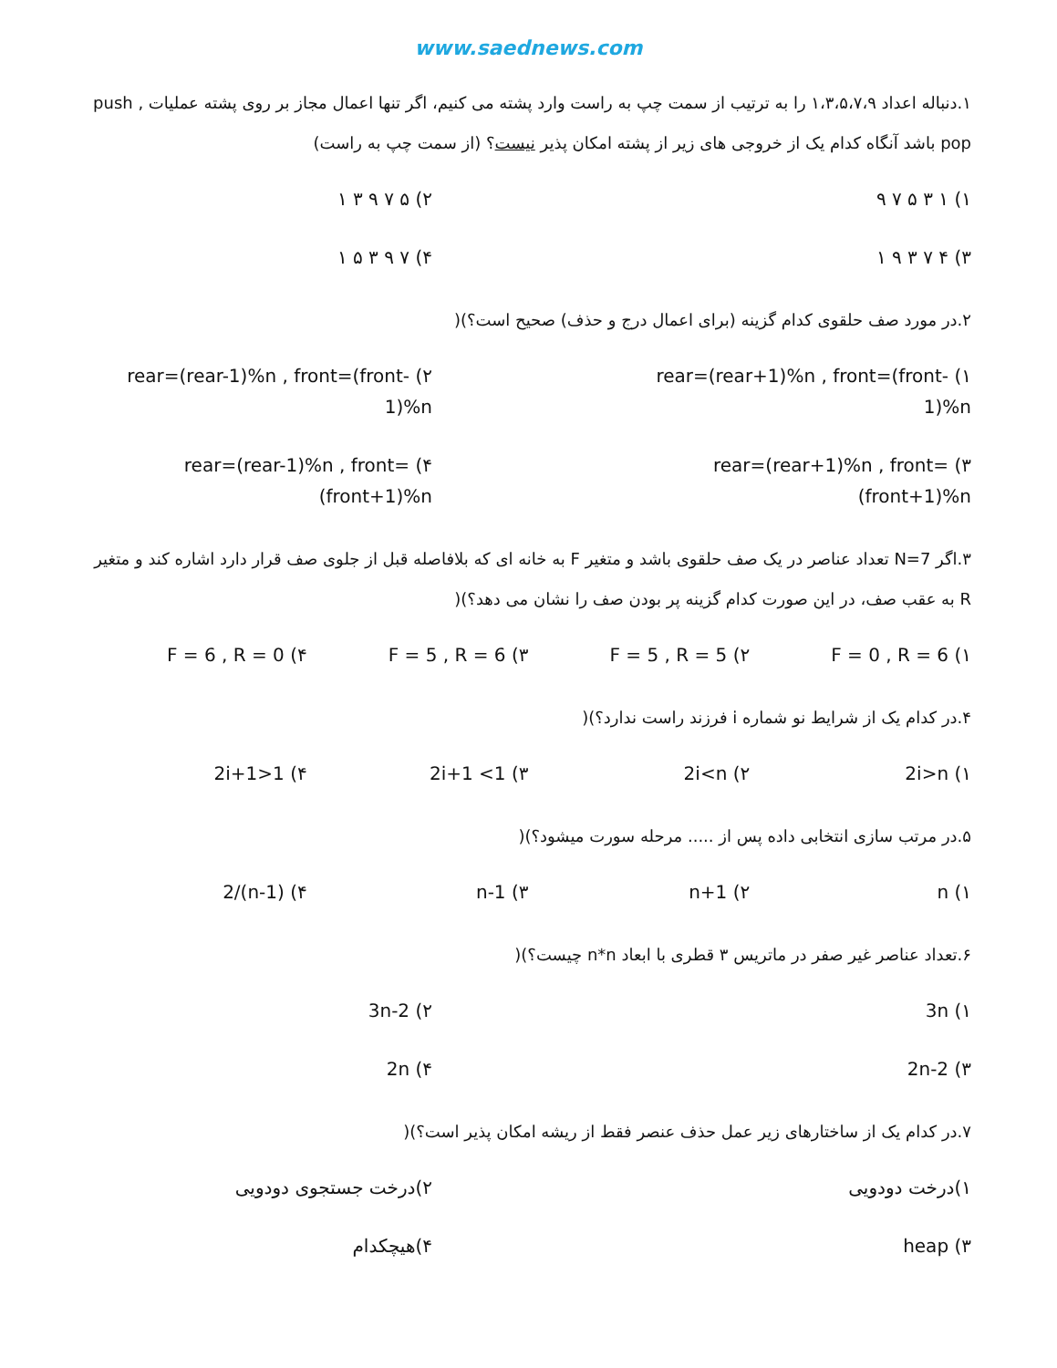www.saednews.com
۱.دنباله اعداد ۱،۳،۵،۷،۹ را به ترتیب از سمت چپ به راست وارد پشته می کنیم، اگر تنها اعمال مجاز بر روی پشته عملیات push , pop باشد آنگاه کدام یک از خروجی های زیر از پشته امکان پذیر نیست؟ (از سمت چپ به راست)
۱) ۱ ۳ ۵ ۷ ۹ ۲) ۵ ۷ ۹ ۳ ۱
۳) ۴ ۷ ۳ ۹ ۱ ۴) ۷ ۹ ۳ ۵ ۱
۲.در مورد صف حلقوی کدام گزینه (برای اعمال درج و حذف) صحیح است؟)(
۱) rear=(rear+1)%n , front=(front-1)%n ۲) rear=(rear-1)%n , front=(front-1)%n
۳) rear=(rear+1)%n , front=(front+1)%n ۴) rear=(rear-1)%n , front=(front+1)%n
۳.اگر N=7 تعداد عناصر در یک صف حلقوی باشد و متغیر F به خانه ای که بلافاصله قبل از جلوی صف قرار دارد اشاره کند و متغیر R به عقب صف، در این صورت کدام گزینه پر بودن صف را نشان می دهد؟)(
۱) F = 0 , R = 6 ۲) F = 5 , R = 5 ۳) F = 5 , R = 6 ۴) F = 6 , R = 0
۴.در کدام یک از شرایط نو شماره i فرزند راست ندارد؟)(
۱) 2i>n ۲) 2i<n ۳) 2i+1 <1 ۴) 2i+1>1
۵.در مرتب سازی انتخابی داده پس از ..... مرحله سورت میشود؟)(
۱) n ۲) n+1 ۳) n-1 ۴) (n-1)/2
۶.تعداد عناصر غیر صفر در ماتریس ۳ قطری با ابعاد n*n چیست؟)(
۱) 3n ۲) 3n-2
۳) 2n-2 ۴) 2n
۷.در کدام یک از ساختارهای زیر عمل حذف عنصر فقط از ریشه امکان پذیر است؟)(
۱)درخت دودویی ۲)درخت جستجوی دودویی
۳) heap ۴)هیچکدام